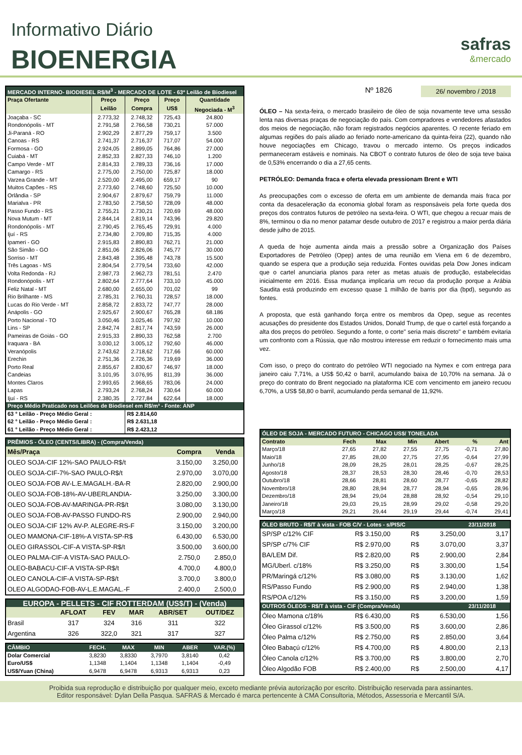Informativo Diário
BIOENERGIA safras
&mercado
| MERCADO INTERNO- BIODIESEL R$/M<sup>3</sup> - MERCADO DE LOTE - 63º Leilão de Biodiesel | | | | |
| --- | --- | --- | --- | --- |
| Praça Ofertante | Preço | Preço | Preço | Quantidade |
| | Leilão | Compra | US$ | Negociada - M<sup>3</sup> |
| Joaçaba - SC | 2.773,32 | 2.748,32 | 725,43 | 24.800 |
| Rondonópolis - MT | 2.791,58 | 2.766,58 | 730,21 | 57.000 |
| Ji-Paraná - RO | 2.902,29 | 2.877,29 | 759,17 | 3.500 |
| Canoas - RS | 2.741,37 | 2.716,37 | 717,07 | 54.000 |
| Formosa - GO | 2.924,05 | 2.899,05 | 764,86 | 27.000 |
| Cuiabá - MT | 2.852,33 | 2.827,33 | 746,10 | 1.200 |
| Campo Verde - MT | 2.814,33 | 2.789,33 | 736,16 | 17.000 |
| Camargo - RS | 2.775,00 | 2.750,00 | 725,87 | 18.000 |
| Varzea Grande - MT | 2.520,00 | 2.495,00 | 659,17 | 90 |
| Muitos Capões - RS | 2.773,60 | 2.748,60 | 725,50 | 10.000 |
| Orlândia - SP | 2.904,67 | 2.879,67 | 759,79 | 11.000 |
| Marialva - PR | 2.783,50 | 2.758,50 | 728,09 | 48.000 |
| Passo Fundo - RS | 2.755,21 | 2.730,21 | 720,69 | 48.000 |
| Nova Mutum - MT | 2.844,14 | 2.819,14 | 743,96 | 29.820 |
| Rondonópolis - MT | 2.790,45 | 2.765,45 | 729,91 | 4.000 |
| Ijuí - RS | 2.734,80 | 2.709,80 | 715,35 | 4.000 |
| Ipameri - GO | 2.915,83 | 2.890,83 | 762,71 | 21.000 |
| São Simão - GO | 2.851,06 | 2.826,06 | 745,77 | 30.000 |
| Sorriso - MT | 2.843,48 | 2.395,48 | 743,78 | 15.500 |
| Três Lagoas - MS | 2.804,54 | 2.779,54 | 733,60 | 42.000 |
| Volta Redonda - RJ | 2.987,73 | 2.962,73 | 781,51 | 2.470 |
| Rondonópolis - MT | 2.802,64 | 2.777,64 | 733,10 | 45.000 |
| Feliz Natal - MT | 2.680,00 | 2.655,00 | 701,02 | 99 |
| Rio Brilhante - MS | 2.785,31 | 2.760,31 | 728,57 | 18.000 |
| Lucas do Rio Verde - MT | 2.858,72 | 2.833,72 | 747,77 | 28.000 |
| Anápolis - GO | 2.925,67 | 2.900,67 | 765,28 | 68.186 |
| Porto Nacional - TO | 3.050,46 | 3.025,46 | 797,92 | 10.000 |
| Lins - SP | 2.842,74 | 2.817,74 | 743,59 | 26.000 |
| Pameiras de Goiás - GO | 2.915,33 | 2.890,33 | 762,58 | 2.700 |
| Iraquara - BA | 3.030,12 | 3.005,12 | 792,60 | 46.000 |
| Veranópolis | 2.743,62 | 2.718,62 | 717,66 | 60.000 |
| Erechin | 2.751,36 | 2.726,36 | 719,69 | 36.000 |
| Porto Real | 2.855,67 | 2.830,67 | 746,97 | 18.000 |
| Candeias | 3.101,95 | 3.076,95 | 811,39 | 36.000 |
| Montes Claros | 2.993,65 | 2.968,65 | 783,06 | 24.000 |
| Lapas | 2.793,24 | 2.768,24 | 730,64 | 60.000 |
| Ijuí - RS | 2.380,35 | 2.727,84 | 622,64 | 18.000 |
| Preço Médio Praticado nos Leilões de Biodiesel em R$/m³ - Fonte: ANP | | | | |
| 63 ° Leilão - Preço Médio Geral : | | R$ 2.814,60 | | |
| 62 ° Leilão - Preço Médio Geral : | | R$ 2.631,18 | | |
| 61 ° Leilão - Preço Médio Geral : | | R$ 2.423,12 | | |
| PRÊMIOS - ÓLEO (CENTS/LIBRA) - (Compra/Venda) | | |
| --- | --- | --- |
| Mês/Praça | Compra | Venda |
| OLEO SOJA-CIF 12%-SAO PAULO-R$/t | 3.150,00 | 3.250,00 |
| OLEO SOJA-CIF-7%-SAO PAULO-R$/t | 2.970,00 | 3.070,00 |
| OLEO SOJA-FOB AV-L.E.MAGALH.-BA-R | 2.820,00 | 2.900,00 |
| OLEO SOJA-FOB-18%-AV-UBERLANDIA- | 3.250,00 | 3.300,00 |
| OLEO SOJA-FOB-AV-MARINGA-PR-R$/t | 3.080,00 | 3.130,00 |
| OLEO SOJA-FOB-AV-PASSO FUNDO-RS | 2.900,00 | 2.940,00 |
| OLEO SOJA-CIF 12% AV-P. ALEGRE-RS-F | 3.150,00 | 3.200,00 |
| OLEO MAMONA-CIF-18%-A VISTA-SP-R$ | 6.430,00 | 6.530,00 |
| OLEO GIRASSOL-CIF-A VISTA-SP-R$/t | 3.500,00 | 3.600,00 |
| OLEO PALMA-CIF-A VISTA-SAO PAULO- | 2.750,0 | 2.850,0 |
| OLEO-BABACU-CIF-A VISTA-SP-R$/t | 4.700,0 | 4.800,0 |
| OLEO CANOLA-CIF-A VISTA-SP-R$/t | 3.700,0 | 3.800,0 |
| OLEO ALGODAO-FOB-AV-L.E.MAGAL.-F | 2.400,0 | 2.500,0 |
| EUROPA - PELLETS - CIF ROTTERDAM (US$/T) - (Venda) | | | | | |
| --- | --- | --- | --- | --- | --- |
| | AFLOAT | FEV | MAR | ABR/SET | OUT/DEZ |
| Brasil | 317 | 324 | 316 | 311 | 322 |
| Argentina | 326 | 322,0 | 321 | 317 | 327 |
| CÂMBIO | FECH. | MAX | MIN | ABER | VAR.(%) |
| --- | --- | --- | --- | --- | --- |
| Dolar Comercial | 3,8230 | 3,8330 | 3,7970 | 3,8140 | 0,42 |
| Euro/US$ | 1,1348 | 1,1404 | 1,1348 | 1,1404 | -0,49 |
| US$/Yuan (China) | 6,9478 | 6,9478 | 6,9313 | 6,9313 | 0,23 |
Nº 1826 26/ novembro / 2018
ÓLEO – Na sexta-feira, o mercado brasileiro de óleo de soja novamente teve uma sessão lenta nas diversas praças de negociação do país. Com compradores e vendedores afastados dos meios de negociação, não foram registrados negócios aparentes. O recente feriado em algumas regiões do país aliado ao feriado norte-americano da quinta-feira (22), quando não houve negociações em Chicago, travou o mercado interno. Os preços indicados permaneceram estáveis e nominais. Na CBOT o contrato futuros de óleo de soja teve baixa de 0,53% encerrando o dia a 27,65 cents.
PETRÓLEO: Demanda fraca e oferta elevada pressionam Brent e WTI
As preocupações com o excesso de oferta em um ambiente de demanda mais fraca por conta da desaceleração da economia global foram as responsáveis pela forte queda dos preços dos contratos futuros de petróleo na sexta-feira. O WTI, que chegou a recuar mais de 8%, terminou o dia no menor patamar desde outubro de 2017 e registrou a maior perda diária desde julho de 2015.
A queda de hoje aumenta ainda mais a pressão sobre a Organização dos Países Exportadores de Petróleo (Opep) antes de uma reunião em Viena em 6 de dezembro, quando se espera que a produção seja reduzida. Fontes ouvidas pela Dow Jones indicam que o cartel anunciaria planos para reter as metas atuais de produção, estabelecidas inicialmente em 2016. Essa mudança implicaria um recuo da produção porque a Arábia Saudita está produzindo em excesso quase 1 milhão de barris por dia (bpd), segundo as fontes.
A proposta, que está ganhando força entre os membros da Opep, segue as recentes acusações do presidente dos Estados Unidos, Donald Trump, de que o cartel está forçando a alta dos preços do petróleo. Segundo a fonte, o corte" seria mais discreto" e também evitaria um confronto com a Rússia, que não mostrou interesse em reduzir o fornecimento mais uma vez.
Com isso, o preço do contrato do petróleo WTI negociado na Nymex e com entrega para janeiro caiu 7,71%, a US$ 50,42 o barril, acumulando baixa de 10,70% na semana. Já o preço do contrato do Brent negociado na plataforma ICE com vencimento em janeiro recuou 6,70%, a US$ 58,80 o barril, acumulando perda semanal de 11,92%.
| ÓLEO DE SOJA - MERCADO FUTURO - CHICAGO US$/ TONELADA | | | | | | |
| --- | --- | --- | --- | --- | --- | --- |
| Contrato | Fech | Max | Min | Abert | % | Ant |
| Março/18 | 27,65 | 27,82 | 27,55 | 27,75 | -0,71 | 27,80 |
| Maio/18 | 27,85 | 28,00 | 27,75 | 27,95 | -0,64 | 27,99 |
| Junho/18 | 28,09 | 28,25 | 28,01 | 28,25 | -0,67 | 28,25 |
| Agosto/18 | 28,37 | 28,53 | 28,30 | 28,46 | -0,70 | 28,53 |
| Outubro/18 | 28,66 | 28,81 | 28,60 | 28,77 | -0,65 | 28,82 |
| Novembro/18 | 28,80 | 28,94 | 28,77 | 28,94 | -0,65 | 28,96 |
| Dezembro/18 | 28,94 | 29,04 | 28,88 | 28,92 | -0,54 | 29,10 |
| Janeiro/18 | 29,03 | 29,15 | 28,99 | 29,02 | -0,58 | 29,20 |
| Março/18 | 29,21 | 29,44 | 29,19 | 29,44 | -0,74 | 29,41 |
| ÓLEO BRUTO - R$/T à vista - FOB C/V - Lotes - s/PIS/C | | | | 23/11/2018 |
| --- | --- | --- | --- | --- |
| SP/SP c/12% CIF | R$ 3.150,00 | R$ | 3.250,00 | 3,17 |
| SP/SP c/7% CIF | R$ 2.970,00 | R$ | 3.070,00 | 3,37 |
| BA/LEM Dif. | R$ 2.820,00 | R$ | 2.900,00 | 2,84 |
| MG/Uberl. c/18% | R$ 3.250,00 | R$ | 3.300,00 | 1,54 |
| PR/Maringá c/12% | R$ 3.080,00 | R$ | 3.130,00 | 1,62 |
| RS/Passo Fundo | R$ 2.900,00 | R$ | 2.940,00 | 1,38 |
| RS/POA c/12% | R$ 3.150,00 | R$ | 3.200,00 | 1,59 |
| OUTROS ÓLEOS - R$/T à vista - CIF (Compra/Venda) | | | | 23/11/2018 |
| Óleo Mamona c/18% | R$ 6.430,00 | R$ | 6.530,00 | 1,56 |
| Óleo Girassol c/12% | R$ 3.500,00 | R$ | 3.600,00 | 2,86 |
| Óleo Palma c/12% | R$ 2.750,00 | R$ | 2.850,00 | 3,64 |
| Óleo Babaçú c/12% | R$ 4.700,00 | R$ | 4.800,00 | 2,13 |
| Óleo Canola c/12% | R$ 3.700,00 | R$ | 3.800,00 | 2,70 |
| Óleo Algodão FOB | R$ 2.400,00 | R$ | 2.500,00 | 4,17 |
Proibida sua reprodução e distribuição por qualquer meio, exceto mediante prévia autorização por escrito. Distribuição reservada para assinantes.
Editor responsável: Dylan Della Pasqua. SAFRAS & Mercado é marca pertencente à CMA Consultoria, Métodos, Assessoria e Mercantil S/A.